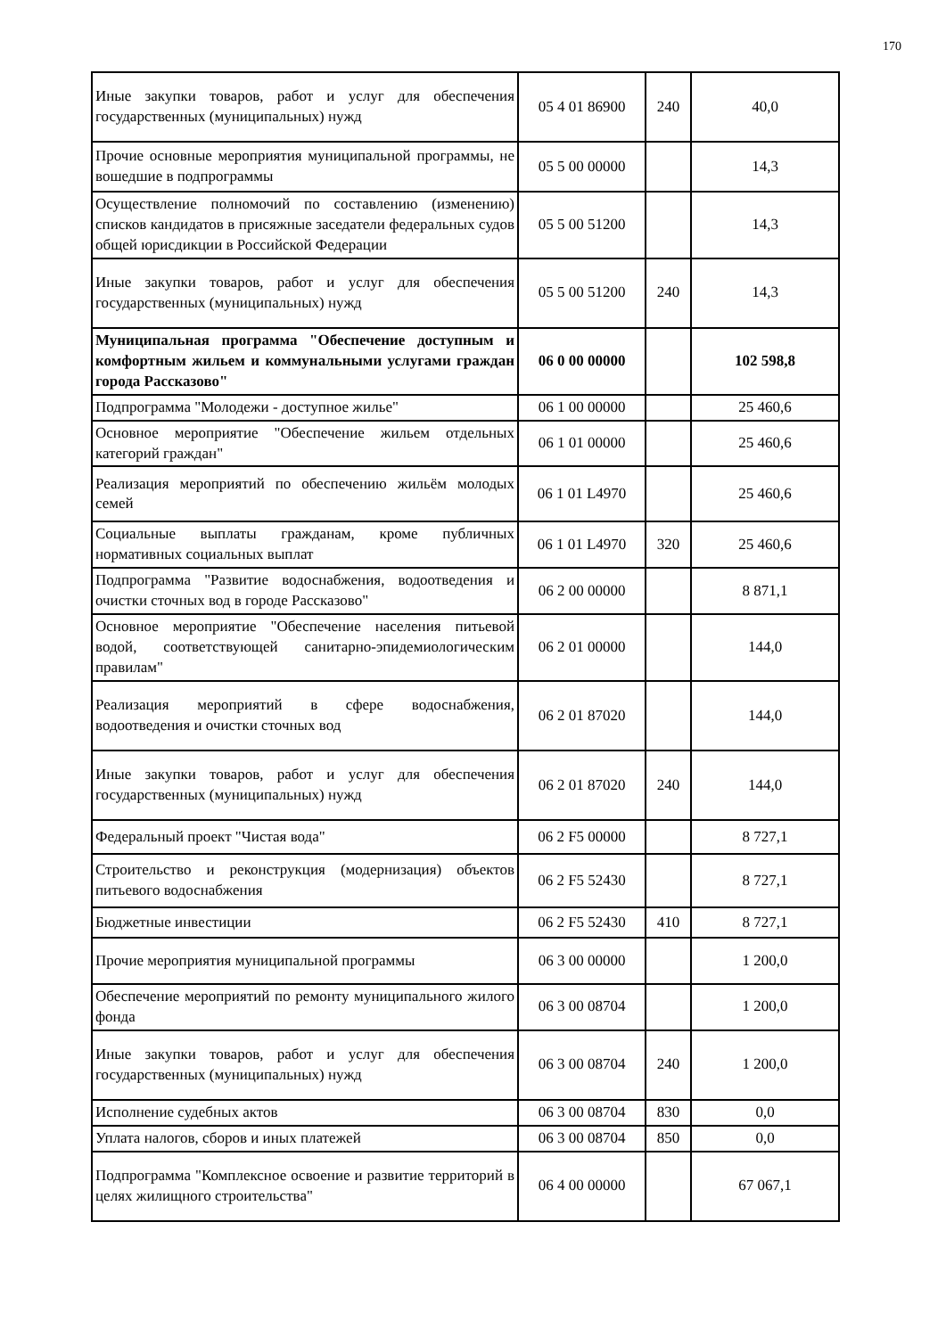170
| Иные закупки товаров, работ и услуг для обеспечения государственных (муниципальных) нужд | 05 4 01 86900 | 240 | 40,0 |
| Прочие основные мероприятия муниципальной программы, не вошедшие в подпрограммы | 05 5 00 00000 | | 14,3 |
| Осуществление полномочий по составлению (изменению) списков кандидатов в присяжные заседатели федеральных судов общей юрисдикции в Российской Федерации | 05 5 00 51200 | | 14,3 |
| Иные закупки товаров, работ и услуг для обеспечения государственных (муниципальных) нужд | 05 5 00 51200 | 240 | 14,3 |
| Муниципальная программа "Обеспечение доступным и комфортным жильем и коммунальными услугами граждан города Рассказово" | 06 0 00 00000 | | 102 598,8 |
| Подпрограмма "Молодежи - доступное жилье" | 06 1 00 00000 | | 25 460,6 |
| Основное мероприятие "Обеспечение жильем отдельных категорий граждан" | 06 1 01 00000 | | 25 460,6 |
| Реализация мероприятий по обеспечению жильём молодых семей | 06 1 01 L4970 | | 25 460,6 |
| Социальные выплаты гражданам, кроме публичных нормативных социальных выплат | 06 1 01 L4970 | 320 | 25 460,6 |
| Подпрограмма "Развитие водоснабжения, водоотведения и очистки сточных вод в городе Рассказово" | 06 2 00 00000 | | 8 871,1 |
| Основное мероприятие "Обеспечение населения питьевой водой, соответствующей санитарно-эпидемиологическим правилам" | 06 2 01 00000 | | 144,0 |
| Реализация мероприятий в сфере водоснабжения, водоотведения и очистки сточных вод | 06 2 01 87020 | | 144,0 |
| Иные закупки товаров, работ и услуг для обеспечения государственных (муниципальных) нужд | 06 2 01 87020 | 240 | 144,0 |
| Федеральный проект "Чистая вода" | 06 2 F5 00000 | | 8 727,1 |
| Строительство и реконструкция (модернизация) объектов питьевого водоснабжения | 06 2 F5 52430 | | 8 727,1 |
| Бюджетные инвестиции | 06 2 F5 52430 | 410 | 8 727,1 |
| Прочие мероприятия муниципальной программы | 06 3 00 00000 | | 1 200,0 |
| Обеспечение мероприятий по ремонту муниципального жилого фонда | 06 3 00 08704 | | 1 200,0 |
| Иные закупки товаров, работ и услуг для обеспечения государственных (муниципальных) нужд | 06 3 00 08704 | 240 | 1 200,0 |
| Исполнение судебных актов | 06 3 00 08704 | 830 | 0,0 |
| Уплата налогов, сборов и иных платежей | 06 3 00 08704 | 850 | 0,0 |
| Подпрограмма "Комплексное освоение и развитие территорий в целях жилищного строительства" | 06 4 00 00000 | | 67 067,1 |